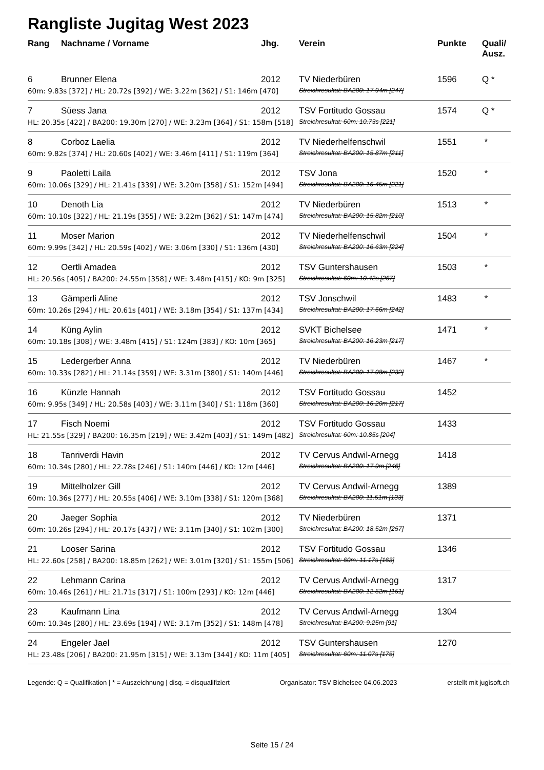Rangliste Jugitag West 2023
| Rang | Nachname / Vorname | Jhg. | Verein | Punkte | Quali/ Ausz. |
| --- | --- | --- | --- | --- | --- |
| 6 | Brunner Elena | 2012 | TV Niederbüren | 1596 | Q * |
| 60m: 9.83s [372] / HL: 20.72s [392] / WE: 3.22m [362] / S1: 146m [470] | | | Streichresultat: BA200: 17.94m [247] | | |
| 7 | Süess Jana | 2012 | TSV Fortitudo Gossau | 1574 | Q * |
| HL: 20.35s [422] / BA200: 19.30m [270] / WE: 3.23m [364] / S1: 158m [518] | | | Streichresultat: 60m: 10.73s [221] | | |
| 8 | Corboz Laelia | 2012 | TV Niederhelfenschwil | 1551 | * |
| 60m: 9.82s [374] / HL: 20.60s [402] / WE: 3.46m [411] / S1: 119m [364] | | | Streichresultat: BA200: 15.87m [211] | | |
| 9 | Paoletti Laila | 2012 | TSV Jona | 1520 | * |
| 60m: 10.06s [329] / HL: 21.41s [339] / WE: 3.20m [358] / S1: 152m [494] | | | Streichresultat: BA200: 16.45m [221] | | |
| 10 | Denoth Lia | 2012 | TV Niederbüren | 1513 | * |
| 60m: 10.10s [322] / HL: 21.19s [355] / WE: 3.22m [362] / S1: 147m [474] | | | Streichresultat: BA200: 15.82m [210] | | |
| 11 | Moser Marion | 2012 | TV Niederhelfenschwil | 1504 | * |
| 60m: 9.99s [342] / HL: 20.59s [402] / WE: 3.06m [330] / S1: 136m [430] | | | Streichresultat: BA200: 16.63m [224] | | |
| 12 | Oertli Amadea | 2012 | TSV Guntershausen | 1503 | * |
| HL: 20.56s [405] / BA200: 24.55m [358] / WE: 3.48m [415] / KO: 9m [325] | | | Streichresultat: 60m: 10.42s [267] | | |
| 13 | Gämperli Aline | 2012 | TSV Jonschwil | 1483 | * |
| 60m: 10.26s [294] / HL: 20.61s [401] / WE: 3.18m [354] / S1: 137m [434] | | | Streichresultat: BA200: 17.66m [242] | | |
| 14 | Küng Aylin | 2012 | SVKT Bichelsee | 1471 | * |
| 60m: 10.18s [308] / WE: 3.48m [415] / S1: 124m [383] / KO: 10m [365] | | | Streichresultat: BA200: 16.23m [217] | | |
| 15 | Ledergerber Anna | 2012 | TV Niederbüren | 1467 | * |
| 60m: 10.33s [282] / HL: 21.14s [359] / WE: 3.31m [380] / S1: 140m [446] | | | Streichresultat: BA200: 17.08m [232] | | |
| 16 | Künzle Hannah | 2012 | TSV Fortitudo Gossau | 1452 | |
| 60m: 9.95s [349] / HL: 20.58s [403] / WE: 3.11m [340] / S1: 118m [360] | | | Streichresultat: BA200: 16.20m [217] | | |
| 17 | Fisch Noemi | 2012 | TSV Fortitudo Gossau | 1433 | |
| HL: 21.55s [329] / BA200: 16.35m [219] / WE: 3.42m [403] / S1: 149m [482] | | | Streichresultat: 60m: 10.85s [204] | | |
| 18 | Tanriverdi Havin | 2012 | TV Cervus Andwil-Arnegg | 1418 | |
| 60m: 10.34s [280] / HL: 22.78s [246] / S1: 140m [446] / KO: 12m [446] | | | Streichresultat: BA200: 17.9m [246] | | |
| 19 | Mittelholzer Gill | 2012 | TV Cervus Andwil-Arnegg | 1389 | |
| 60m: 10.36s [277] / HL: 20.55s [406] / WE: 3.10m [338] / S1: 120m [368] | | | Streichresultat: BA200: 11.51m [133] | | |
| 20 | Jaeger Sophia | 2012 | TV Niederbüren | 1371 | |
| 60m: 10.26s [294] / HL: 20.17s [437] / WE: 3.11m [340] / S1: 102m [300] | | | Streichresultat: BA200: 18.52m [257] | | |
| 21 | Looser Sarina | 2012 | TSV Fortitudo Gossau | 1346 | |
| HL: 22.60s [258] / BA200: 18.85m [262] / WE: 3.01m [320] / S1: 155m [506] | | | Streichresultat: 60m: 11.17s [163] | | |
| 22 | Lehmann Carina | 2012 | TV Cervus Andwil-Arnegg | 1317 | |
| 60m: 10.46s [261] / HL: 21.71s [317] / S1: 100m [293] / KO: 12m [446] | | | Streichresultat: BA200: 12.52m [151] | | |
| 23 | Kaufmann Lina | 2012 | TV Cervus Andwil-Arnegg | 1304 | |
| 60m: 10.34s [280] / HL: 23.69s [194] / WE: 3.17m [352] / S1: 148m [478] | | | Streichresultat: BA200: 9.25m [91] | | |
| 24 | Engeler Jael | 2012 | TSV Guntershausen | 1270 | |
| HL: 23.48s [206] / BA200: 21.95m [315] / WE: 3.13m [344] / KO: 11m [405] | | | Streichresultat: 60m: 11.07s [175] | | |
Legende: Q = Qualifikation | * = Auszeichnung | disq. = disqualifiziert Organisator: TSV Bichelsee 04.06.2023 erstellt mit jugisoft.ch
Seite 15 / 24